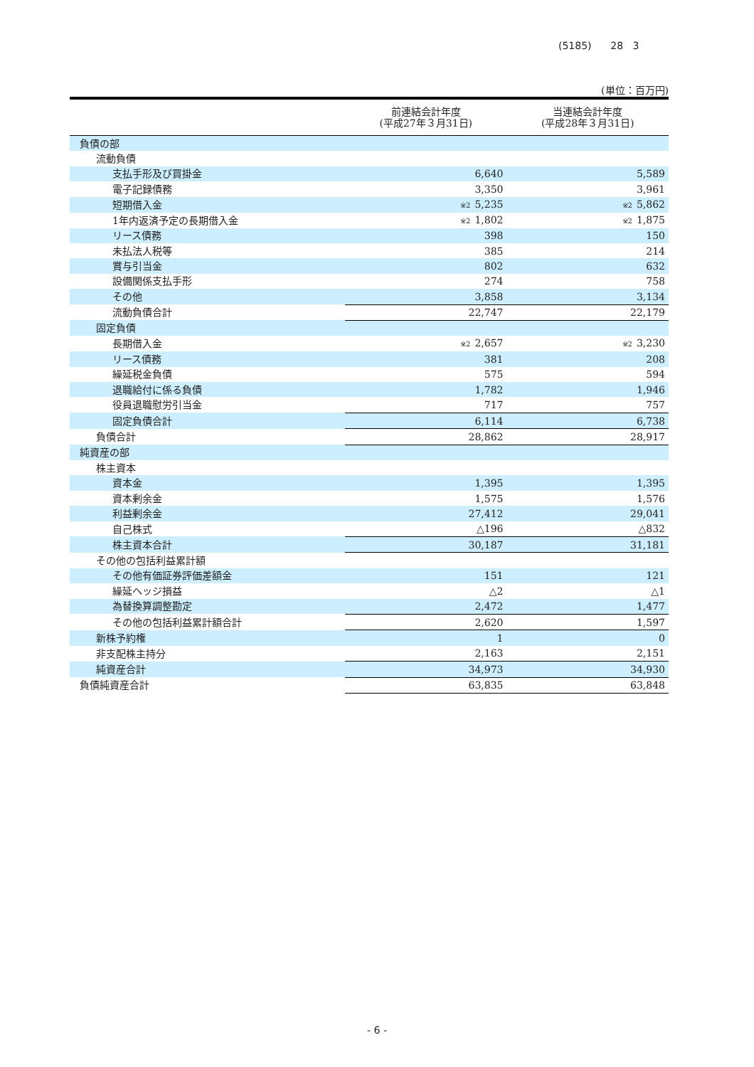(5185) 28 3
(単位：百万円)
| | 前連結会計年度 (平成27年３月31日) | 当連結会計年度 (平成28年３月31日) |
| --- | --- | --- |
| 負債の部 | | |
| 流動負債 | | |
| 支払手形及び買掛金 | 6,640 | 5,589 |
| 電子記録債務 | 3,350 | 3,961 |
| 短期借入金 | ※2 5,235 | ※2 5,862 |
| 1年内返済予定の長期借入金 | ※2 1,802 | ※2 1,875 |
| リース債務 | 398 | 150 |
| 未払法人税等 | 385 | 214 |
| 賞与引当金 | 802 | 632 |
| 設備関係支払手形 | 274 | 758 |
| その他 | 3,858 | 3,134 |
| 流動負債合計 | 22,747 | 22,179 |
| 固定負債 | | |
| 長期借入金 | ※2 2,657 | ※2 3,230 |
| リース債務 | 381 | 208 |
| 繰延税金負債 | 575 | 594 |
| 退職給付に係る負債 | 1,782 | 1,946 |
| 役員退職慰労引当金 | 717 | 757 |
| 固定負債合計 | 6,114 | 6,738 |
| 負債合計 | 28,862 | 28,917 |
| 純資産の部 | | |
| 株主資本 | | |
| 資本金 | 1,395 | 1,395 |
| 資本剰余金 | 1,575 | 1,576 |
| 利益剰余金 | 27,412 | 29,041 |
| 自己株式 | △196 | △832 |
| 株主資本合計 | 30,187 | 31,181 |
| その他の包括利益累計額 | | |
| その他有価証券評価差額金 | 151 | 121 |
| 繰延ヘッジ損益 | △2 | △1 |
| 為替換算調整勘定 | 2,472 | 1,477 |
| その他の包括利益累計額合計 | 2,620 | 1,597 |
| 新株予約権 | 1 | 0 |
| 非支配株主持分 | 2,163 | 2,151 |
| 純資産合計 | 34,973 | 34,930 |
| 負債純資産合計 | 63,835 | 63,848 |
- 6 -